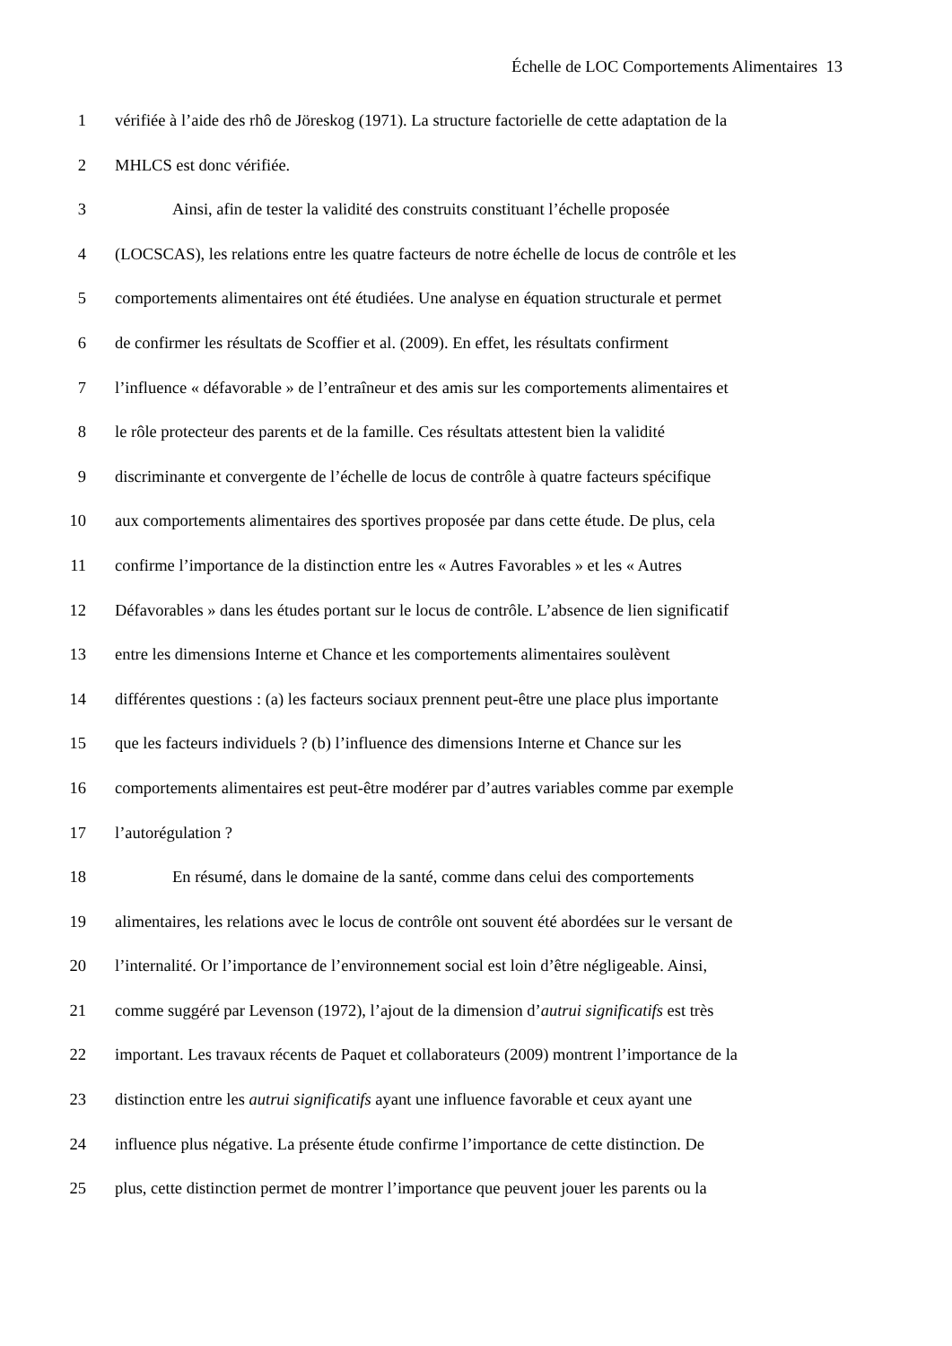Échelle de LOC Comportements Alimentaires 13
1 vérifiée à l’aide des rhô de Jöreskog (1971). La structure factorielle de cette adaptation de la
2 MHLCS est donc vérifiée.
3 Ainsi, afin de tester la validité des construits constituant l’échelle proposée
4 (LOCSCAS), les relations entre les quatre facteurs de notre échelle de locus de contrôle et les
5 comportements alimentaires ont été étudiées. Une analyse en équation structurale et permet
6 de confirmer les résultats de Scoffier et al. (2009). En effet, les résultats confirment
7 l’influence « défavorable » de l’entraîneur et des amis sur les comportements alimentaires et
8 le rôle protecteur des parents et de la famille. Ces résultats attestent bien la validité
9 discriminante et convergente de l’échelle de locus de contrôle à quatre facteurs spécifique
10 aux comportements alimentaires des sportives proposée par dans cette étude. De plus, cela
11 confirme l’importance de la distinction entre les « Autres Favorables » et les « Autres
12 Défavorables » dans les études portant sur le locus de contrôle. L’absence de lien significatif
13 entre les dimensions Interne et Chance et les comportements alimentaires soulèvent
14 différentes questions : (a) les facteurs sociaux prennent peut-être une place plus importante
15 que les facteurs individuels ? (b) l’influence des dimensions Interne et Chance sur les
16 comportements alimentaires est peut-être modérer par d’autres variables comme par exemple
17 l’autorégulation ?
18 En résumé, dans le domaine de la santé, comme dans celui des comportements
19 alimentaires, les relations avec le locus de contrôle ont souvent été abordées sur le versant de
20 l’internalité. Or l’importance de l’environnement social est loin d’être négligeable. Ainsi,
21 comme suggéré par Levenson (1972), l’ajout de la dimension d’autrui significatifs est très
22 important. Les travaux récents de Paquet et collaborateurs (2009) montrent l’importance de la
23 distinction entre les autrui significatifs ayant une influence favorable et ceux ayant une
24 influence plus négative. La présente étude confirme l’importance de cette distinction. De
25 plus, cette distinction permet de montrer l’importance que peuvent jouer les parents ou la